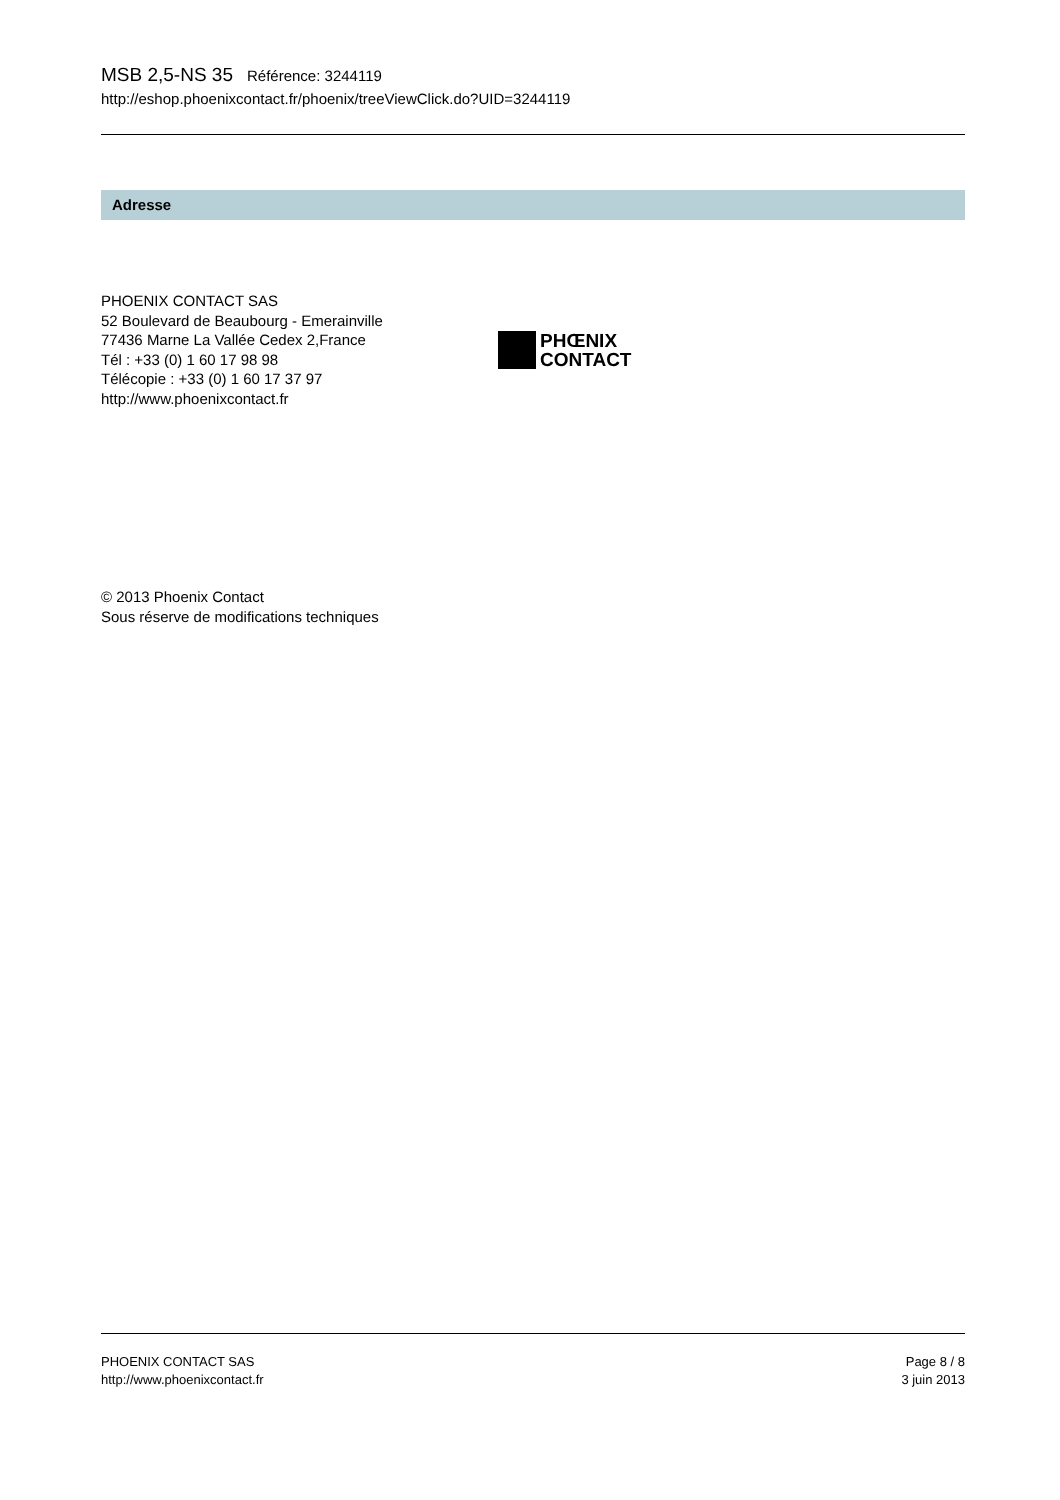MSB 2,5-NS 35 Référence: 3244119
http://eshop.phoenixcontact.fr/phoenix/treeViewClick.do?UID=3244119
Adresse
PHOENIX CONTACT SAS
52 Boulevard de Beaubourg - Emerainville
77436 Marne La Vallée Cedex 2,France
Tél : +33 (0) 1 60 17 98 98
Télécopie : +33 (0) 1 60 17 37 97
http://www.phoenixcontact.fr
PHŒNIX
CONTACT
© 2013 Phoenix Contact
Sous réserve de modifications techniques
PHOENIX CONTACT SAS
http://www.phoenixcontact.fr
Page 8 / 8
3 juin 2013